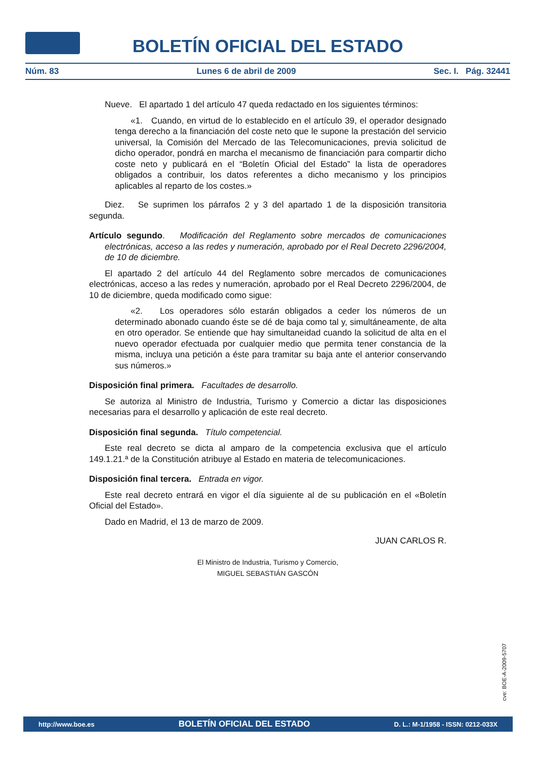BOLETÍN OFICIAL DEL ESTADO
Núm. 83 Lunes 6 de abril de 2009 Sec. I. Pág. 32441
Nueve. El apartado 1 del artículo 47 queda redactado en los siguientes términos:
«1. Cuando, en virtud de lo establecido en el artículo 39, el operador designado tenga derecho a la financiación del coste neto que le supone la prestación del servicio universal, la Comisión del Mercado de las Telecomunicaciones, previa solicitud de dicho operador, pondrá en marcha el mecanismo de financiación para compartir dicho coste neto y publicará en el “Boletín Oficial del Estado” la lista de operadores obligados a contribuir, los datos referentes a dicho mecanismo y los principios aplicables al reparto de los costes.»
Diez. Se suprimen los párrafos 2 y 3 del apartado 1 de la disposición transitoria segunda.
Artículo segundo. Modificación del Reglamento sobre mercados de comunicaciones electrónicas, acceso a las redes y numeración, aprobado por el Real Decreto 2296/2004, de 10 de diciembre.
El apartado 2 del artículo 44 del Reglamento sobre mercados de comunicaciones electrónicas, acceso a las redes y numeración, aprobado por el Real Decreto 2296/2004, de 10 de diciembre, queda modificado como sigue:
«2. Los operadores sólo estarán obligados a ceder los números de un determinado abonado cuando éste se dé de baja como tal y, simultáneamente, de alta en otro operador. Se entiende que hay simultaneidad cuando la solicitud de alta en el nuevo operador efectuada por cualquier medio que permita tener constancia de la misma, incluya una petición a éste para tramitar su baja ante el anterior conservando sus números.»
Disposición final primera. Facultades de desarrollo.
Se autoriza al Ministro de Industria, Turismo y Comercio a dictar las disposiciones necesarias para el desarrollo y aplicación de este real decreto.
Disposición final segunda. Título competencial.
Este real decreto se dicta al amparo de la competencia exclusiva que el artículo 149.1.21.ª de la Constitución atribuye al Estado en materia de telecomunicaciones.
Disposición final tercera. Entrada en vigor.
Este real decreto entrará en vigor el día siguiente al de su publicación en el «Boletín Oficial del Estado».
Dado en Madrid, el 13 de marzo de 2009.
JUAN CARLOS R.
El Ministro de Industria, Turismo y Comercio,
MIGUEL SEBASTIÁN GASCÓN
cve: BOE-A-2009-5707
http://www.boe.es BOLETÍN OFICIAL DEL ESTADO D. L.: M-1/1958 - ISSN: 0212-033X